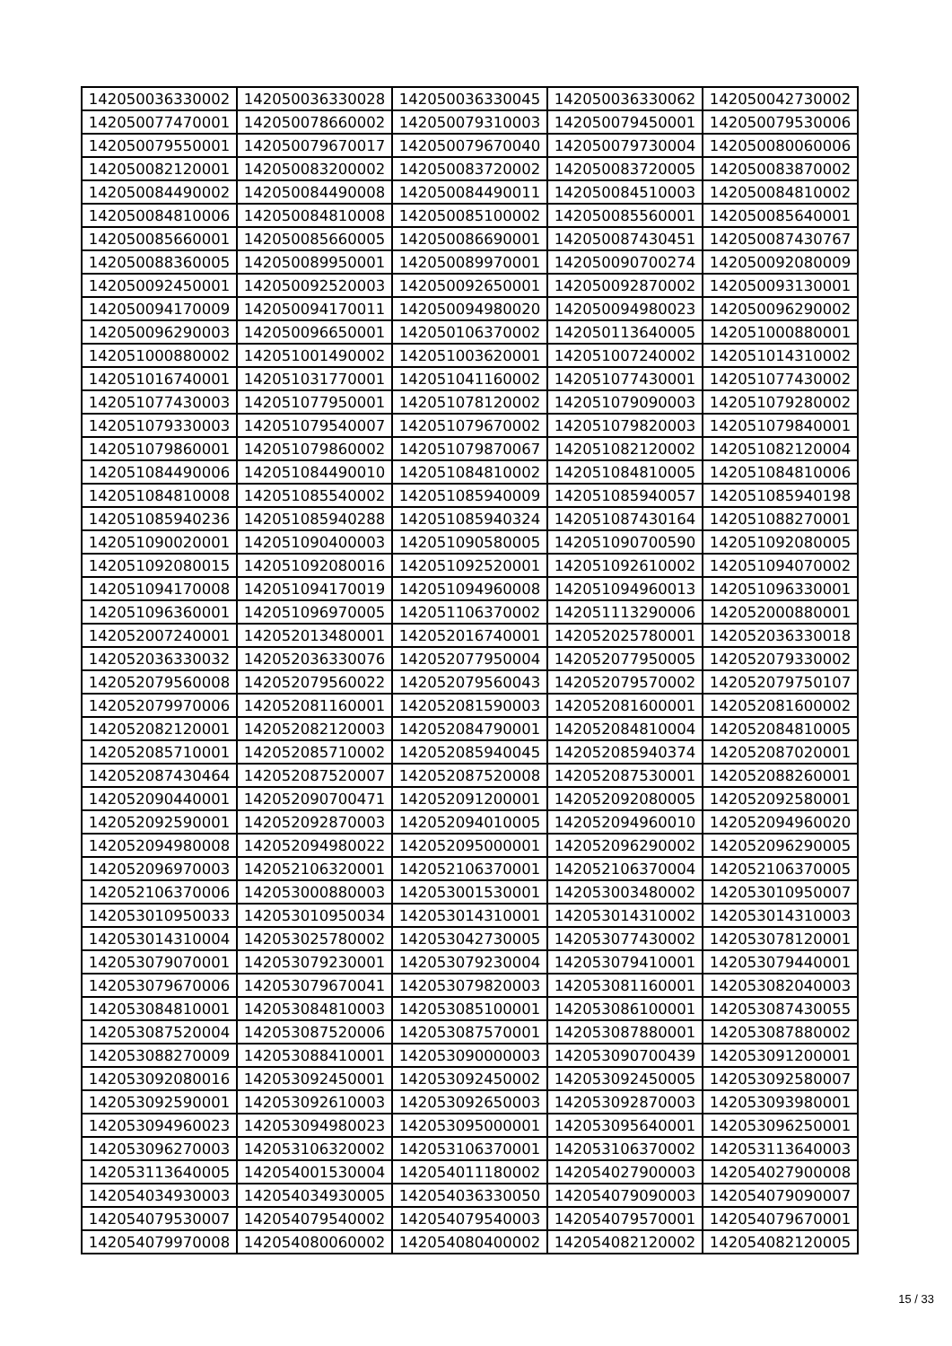| 142050036330002 | 142050036330028 | 142050036330045 | 142050036330062 | 142050042730002 |
| 142050077470001 | 142050078660002 | 142050079310003 | 142050079450001 | 142050079530006 |
| 142050079550001 | 142050079670017 | 142050079670040 | 142050079730004 | 142050080060006 |
| 142050082120001 | 142050083200002 | 142050083720002 | 142050083720005 | 142050083870002 |
| 142050084490002 | 142050084490008 | 142050084490011 | 142050084510003 | 142050084810002 |
| 142050084810006 | 142050084810008 | 142050085100002 | 142050085560001 | 142050085640001 |
| 142050085660001 | 142050085660005 | 142050086690001 | 142050087430451 | 142050087430767 |
| 142050088360005 | 142050089950001 | 142050089970001 | 142050090700274 | 142050092080009 |
| 142050092450001 | 142050092520003 | 142050092650001 | 142050092870002 | 142050093130001 |
| 142050094170009 | 142050094170011 | 142050094980020 | 142050094980023 | 142050096290002 |
| 142050096290003 | 142050096650001 | 142050106370002 | 142050113640005 | 142051000880001 |
| 142051000880002 | 142051001490002 | 142051003620001 | 142051007240002 | 142051014310002 |
| 142051016740001 | 142051031770001 | 142051041160002 | 142051077430001 | 142051077430002 |
| 142051077430003 | 142051077950001 | 142051078120002 | 142051079090003 | 142051079280002 |
| 142051079330003 | 142051079540007 | 142051079670002 | 142051079820003 | 142051079840001 |
| 142051079860001 | 142051079860002 | 142051079870067 | 142051082120002 | 142051082120004 |
| 142051084490006 | 142051084490010 | 142051084810002 | 142051084810005 | 142051084810006 |
| 142051084810008 | 142051085540002 | 142051085940009 | 142051085940057 | 142051085940198 |
| 142051085940236 | 142051085940288 | 142051085940324 | 142051087430164 | 142051088270001 |
| 142051090020001 | 142051090400003 | 142051090580005 | 142051090700590 | 142051092080005 |
| 142051092080015 | 142051092080016 | 142051092520001 | 142051092610002 | 142051094070002 |
| 142051094170008 | 142051094170019 | 142051094960008 | 142051094960013 | 142051096330001 |
| 142051096360001 | 142051096970005 | 142051106370002 | 142051113290006 | 142052000880001 |
| 142052007240001 | 142052013480001 | 142052016740001 | 142052025780001 | 142052036330018 |
| 142052036330032 | 142052036330076 | 142052077950004 | 142052077950005 | 142052079330002 |
| 142052079560008 | 142052079560022 | 142052079560043 | 142052079570002 | 142052079750107 |
| 142052079970006 | 142052081160001 | 142052081590003 | 142052081600001 | 142052081600002 |
| 142052082120001 | 142052082120003 | 142052084790001 | 142052084810004 | 142052084810005 |
| 142052085710001 | 142052085710002 | 142052085940045 | 142052085940374 | 142052087020001 |
| 142052087430464 | 142052087520007 | 142052087520008 | 142052087530001 | 142052088260001 |
| 142052090440001 | 142052090700471 | 142052091200001 | 142052092080005 | 142052092580001 |
| 142052092590001 | 142052092870003 | 142052094010005 | 142052094960010 | 142052094960020 |
| 142052094980008 | 142052094980022 | 142052095000001 | 142052096290002 | 142052096290005 |
| 142052096970003 | 142052106320001 | 142052106370001 | 142052106370004 | 142052106370005 |
| 142052106370006 | 142053000880003 | 142053001530001 | 142053003480002 | 142053010950007 |
| 142053010950033 | 142053010950034 | 142053014310001 | 142053014310002 | 142053014310003 |
| 142053014310004 | 142053025780002 | 142053042730005 | 142053077430002 | 142053078120001 |
| 142053079070001 | 142053079230001 | 142053079230004 | 142053079410001 | 142053079440001 |
| 142053079670006 | 142053079670041 | 142053079820003 | 142053081160001 | 142053082040003 |
| 142053084810001 | 142053084810003 | 142053085100001 | 142053086100001 | 142053087430055 |
| 142053087520004 | 142053087520006 | 142053087570001 | 142053087880001 | 142053087880002 |
| 142053088270009 | 142053088410001 | 142053090000003 | 142053090700439 | 142053091200001 |
| 142053092080016 | 142053092450001 | 142053092450002 | 142053092450005 | 142053092580007 |
| 142053092590001 | 142053092610003 | 142053092650003 | 142053092870003 | 142053093980001 |
| 142053094960023 | 142053094980023 | 142053095000001 | 142053095640001 | 142053096250001 |
| 142053096270003 | 142053106320002 | 142053106370001 | 142053106370002 | 142053113640003 |
| 142053113640005 | 142054001530004 | 142054011180002 | 142054027900003 | 142054027900008 |
| 142054034930003 | 142054034930005 | 142054036330050 | 142054079090003 | 142054079090007 |
| 142054079530007 | 142054079540002 | 142054079540003 | 142054079570001 | 142054079670001 |
| 142054079970008 | 142054080060002 | 142054080400002 | 142054082120002 | 142054082120005 |
15 / 33